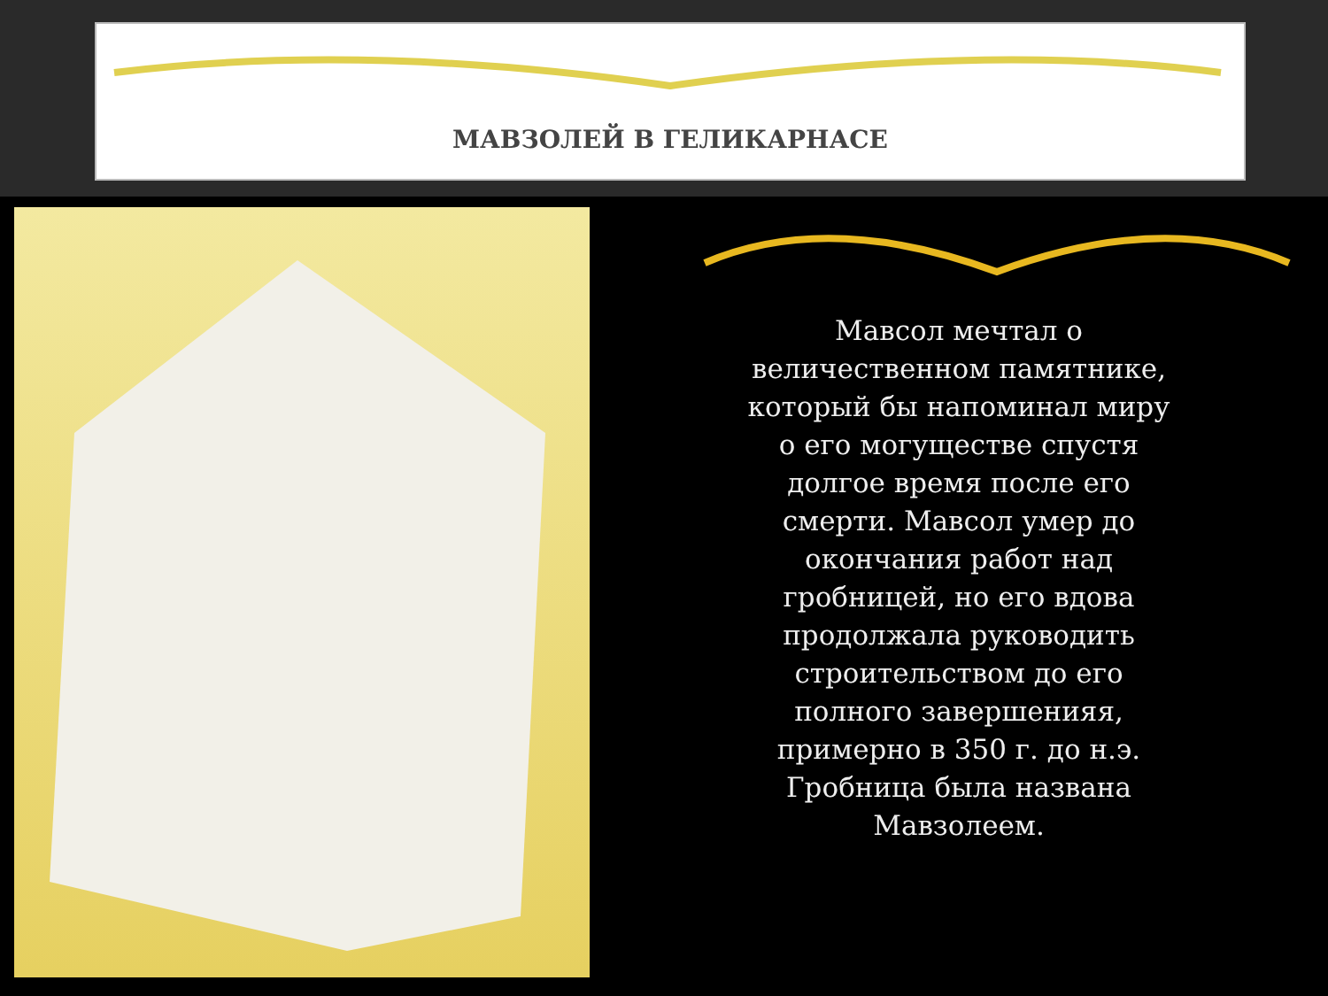МАВЗОЛЕЙ В ГЕЛИКАРНАСЕ
Мавсол мечтал о
величественном памятнике,
который бы напоминал миру
о его могуществе спустя
долгое время после его
смерти. Мавсол умер до
окончания работ над
гробницей, но его вдова
продолжала руководить
строительством до его
полного завершенияя,
примерно в 350 г. до н.э.
Гробница была названа
Мавзолеем.